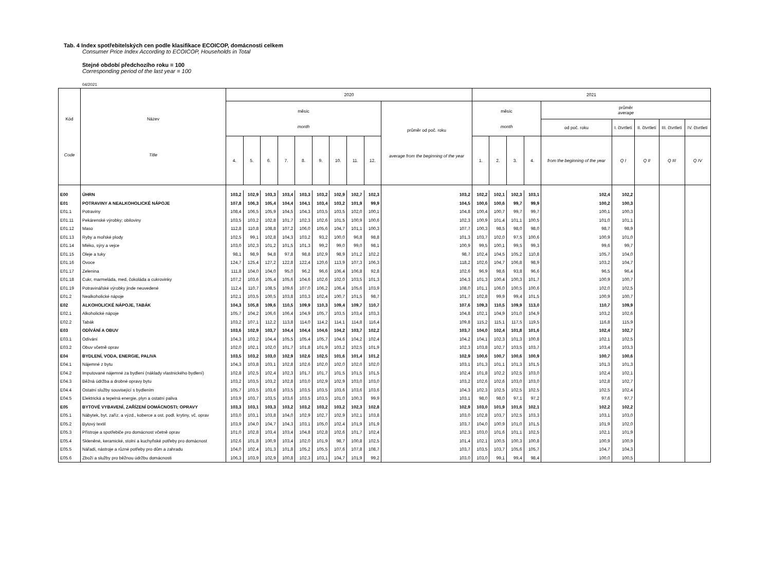Tab. 4 Index spotřebitelských cen podle klasifikace ECOICOP, domácnosti celkem
Consumer Price Index According to ECOICOP, Households in Total
Stejné období předchozího roku = 100
Corresponding period of the last year = 100
04/2021
| Kód Code | Název Title | 2020 | | | | | | | | | | 2021 | | | | | | | | |
| --- | --- | --- | --- | --- | --- | --- | --- | --- | --- | --- | --- | --- | --- | --- | --- | --- | --- | --- | --- | --- |
| | | měsíc month | | | | | | | | | průměr od poč. roku average from the beginning of the year | měsíc month | | | | průměr average | | | | |
| | | | | | | | | | | | | | | | | od poč. roku | I. čtvrtletí | II. čtvrtletí | III. čtvrtletí | IV. čtvrtletí |
| | | 4. | 5. | 6. | 7. | 8. | 9. | 10. | 11. | 12. | | 1. | 2. | 3. | 4. | from the beginning of the year | Q I | Q II | Q III | Q IV |
| E00 | ÚHRN | 103,2 | 102,9 | 103,3 | 103,4 | 103,3 | 103,2 | 102,9 | 102,7 | 102,3 | 103,2 | 102,2 | 102,1 | 102,3 | 103,1 | 102,4 | 102,2 | | | |
| E01 | POTRAVINY A NEALKOHOLICKÉ NÁPOJE | 107,8 | 106,3 | 105,4 | 104,4 | 104,1 | 103,4 | 103,2 | 101,9 | 99,9 | 104,5 | 100,6 | 100,6 | 99,7 | 99,9 | 100,2 | 100,3 | | | |
| E01.1 | Potraviny | 108,4 | 106,5 | 105,9 | 104,5 | 104,3 | 103,5 | 103,5 | 102,0 | 100,1 | 104,8 | 100,4 | 100,7 | 99,7 | 99,7 | 100,1 | 100,3 | | | |
| E01.11 | Pekárenské výrobky; obiloviny | 103,5 | 103,2 | 102,8 | 101,7 | 102,3 | 102,6 | 101,5 | 100,9 | 100,6 | 102,3 | 100,9 | 101,4 | 101,1 | 100,5 | 101,0 | 101,1 | | | |
| E01.12 | Maso | 112,8 | 110,8 | 108,8 | 107,2 | 106,0 | 105,6 | 104,7 | 101,1 | 100,3 | 107,7 | 100,3 | 98,5 | 98,0 | 98,0 | 98,7 | 98,9 | | | |
| E01.13 | Ryby a mořské plody | 102,5 | 99,1 | 102,8 | 104,3 | 103,2 | 93,2 | 100,0 | 96,8 | 98,8 | 101,3 | 103,7 | 102,0 | 97,5 | 100,6 | 100,9 | 101,0 | | | |
| E01.14 | Mléko, sýry a vejce | 103,0 | 102,3 | 101,2 | 101,5 | 101,3 | 99,2 | 99,0 | 99,0 | 98,1 | 100,9 | 99,5 | 100,1 | 99,5 | 99,3 | 99,6 | 99,7 | | | |
| E01.15 | Oleje a tuky | 98,1 | 98,9 | 94,8 | 97,8 | 98,8 | 102,9 | 98,9 | 101,2 | 102,2 | 98,7 | 102,4 | 104,5 | 105,2 | 110,8 | 105,7 | 104,0 | | | |
| E01.16 | Ovoce | 124,7 | 125,4 | 127,2 | 122,8 | 122,4 | 120,6 | 113,9 | 107,3 | 106,3 | 118,2 | 102,6 | 104,7 | 106,8 | 98,9 | 103,2 | 104,7 | | | |
| E01.17 | Zelenina | 111,8 | 104,0 | 104,0 | 95,0 | 96,2 | 96,6 | 106,4 | 106,8 | 92,8 | 102,6 | 96,9 | 98,6 | 93,8 | 96,6 | 96,5 | 96,4 | | | |
| E01.18 | Cukr, marmeláda, med, čokoláda a cukrovinky | 107,2 | 103,6 | 105,4 | 105,6 | 104,6 | 102,6 | 102,0 | 103,5 | 101,3 | 104,3 | 101,3 | 100,4 | 100,3 | 101,7 | 100,9 | 100,7 | | | |
| E01.19 | Potravinářské výrobky jinde neuvedené | 112,4 | 110,7 | 108,5 | 109,6 | 107,0 | 106,2 | 106,4 | 105,6 | 103,9 | 108,0 | 101,1 | 106,0 | 100,5 | 100,6 | 102,0 | 102,5 | | | |
| E01.2 | Nealkoholické nápoje | 102,1 | 103,5 | 100,5 | 103,8 | 103,3 | 102,4 | 100,7 | 101,5 | 98,7 | 101,7 | 102,8 | 99,9 | 99,4 | 101,5 | 100,9 | 100,7 | | | |
| E02 | ALKOHOLICKÉ NÁPOJE, TABÁK | 104,3 | 105,8 | 109,6 | 110,5 | 109,9 | 110,3 | 109,4 | 109,7 | 110,7 | 107,6 | 109,3 | 110,5 | 109,9 | 113,0 | 110,7 | 109,9 | | | |
| E02.1 | Alkoholické nápoje | 105,7 | 104,2 | 106,6 | 106,4 | 104,9 | 105,7 | 103,5 | 103,4 | 103,3 | 104,8 | 102,1 | 104,9 | 101,0 | 104,9 | 103,2 | 102,6 | | | |
| E02.2 | Tabák | 103,2 | 107,1 | 112,2 | 113,8 | 114,0 | 114,2 | 114,1 | 114,8 | 116,4 | 109,8 | 115,2 | 115,1 | 117,5 | 119,5 | 116,8 | 115,9 | | | |
| E03 | ODÍVÁNÍ A OBUV | 103,6 | 102,9 | 103,7 | 104,4 | 104,4 | 104,6 | 104,2 | 103,7 | 102,2 | 103,7 | 104,0 | 102,4 | 101,8 | 101,6 | 102,4 | 102,7 | | | |
| E03.1 | Odívání | 104,3 | 103,2 | 104,4 | 105,5 | 105,4 | 105,7 | 104,6 | 104,2 | 102,4 | 104,2 | 104,1 | 102,3 | 101,3 | 100,8 | 102,1 | 102,5 | | | |
| E03.2 | Obuv včetně oprav | 102,0 | 102,1 | 102,0 | 101,7 | 101,8 | 101,9 | 103,2 | 102,5 | 101,9 | 102,3 | 103,8 | 102,7 | 103,5 | 103,7 | 103,4 | 103,3 | | | |
| E04 | BYDLENÍ, VODA, ENERGIE, PALIVA | 103,5 | 103,2 | 103,0 | 102,9 | 102,6 | 102,5 | 101,6 | 101,4 | 101,2 | 102,9 | 100,6 | 100,7 | 100,6 | 100,9 | 100,7 | 100,6 | | | |
| E04.1 | Nájemné z bytu | 104,3 | 103,8 | 103,1 | 102,8 | 102,6 | 102,0 | 102,0 | 102,0 | 102,0 | 103,1 | 101,3 | 101,1 | 101,3 | 101,5 | 101,3 | 101,3 | | | |
| E04.2 | Imputované nájemné za bydlení (náklady vlastnického bydlení) | 102,8 | 102,5 | 102,4 | 102,3 | 101,7 | 101,7 | 101,5 | 101,5 | 101,5 | 102,4 | 101,8 | 102,2 | 102,5 | 103,0 | 102,4 | 102,1 | | | |
| E04.3 | Běžná údržba a drobné opravy bytu | 103,2 | 103,5 | 103,2 | 102,8 | 103,0 | 102,9 | 102,9 | 103,0 | 103,0 | 103,2 | 102,6 | 102,6 | 103,0 | 103,0 | 102,8 | 102,7 | | | |
| E04.4 | Ostatní služby související s bydlením | 105,7 | 103,5 | 103,6 | 103,5 | 103,5 | 103,5 | 103,6 | 103,6 | 103,6 | 104,3 | 102,3 | 102,5 | 102,5 | 102,5 | 102,5 | 102,4 | | | |
| E04.5 | Elektrická a tepelná energie, plyn a ostatní paliva | 103,9 | 103,7 | 103,5 | 103,6 | 103,5 | 103,5 | 101,0 | 100,3 | 99,9 | 103,1 | 98,0 | 98,0 | 97,1 | 97,2 | 97,6 | 97,7 | | | |
| E05 | BYTOVÉ VYBAVENÍ, ZAŘÍZENÍ DOMÁCNOSTI; OPRAVY | 103,3 | 103,1 | 103,3 | 103,2 | 103,2 | 103,2 | 103,2 | 102,3 | 102,8 | 102,9 | 103,0 | 101,9 | 101,6 | 102,1 | 102,2 | 102,2 | | | |
| E05.1 | Nábytek, byt. zaříz. a výzd., koberce a ost. podl. krytiny, vč. oprav | 103,0 | 103,1 | 103,8 | 104,0 | 102,9 | 102,7 | 102,9 | 102,1 | 103,8 | 103,0 | 102,8 | 103,7 | 102,5 | 103,3 | 103,1 | 103,0 | | | |
| E05.2 | Bytový textil | 103,9 | 104,0 | 104,7 | 104,3 | 103,1 | 105,0 | 102,4 | 101,9 | 101,9 | 103,7 | 104,0 | 100,9 | 101,0 | 101,5 | 101,9 | 102,0 | | | |
| E05.3 | Přístroje a spotřebiče pro domácnost včetně oprav | 101,0 | 102,8 | 103,4 | 103,4 | 104,8 | 102,8 | 102,6 | 101,7 | 102,4 | 102,3 | 103,0 | 101,6 | 101,1 | 102,5 | 102,1 | 101,9 | | | |
| E05.4 | Skleněné, keramické, stolní a kuchyňské potřeby pro domácnost | 102,6 | 101,8 | 100,9 | 103,4 | 102,0 | 101,9 | 98,7 | 100,8 | 102,5 | 101,4 | 102,1 | 100,5 | 100,3 | 100,8 | 100,9 | 100,9 | | | |
| E05.5 | Nářadí, nástroje a různé potřeby pro dům a zahradu | 104,0 | 102,4 | 101,3 | 101,8 | 105,2 | 105,5 | 107,6 | 107,8 | 108,7 | 103,7 | 103,5 | 103,7 | 105,6 | 105,7 | 104,7 | 104,3 | | | |
| E05.6 | Zboží a služby pro běžnou údržbu domácnosti | 106,3 | 103,9 | 102,9 | 100,8 | 102,3 | 103,1 | 104,7 | 101,9 | 99,2 | 103,0 | 103,0 | 99,1 | 99,4 | 98,4 | 100,0 | 100,5 | | | |